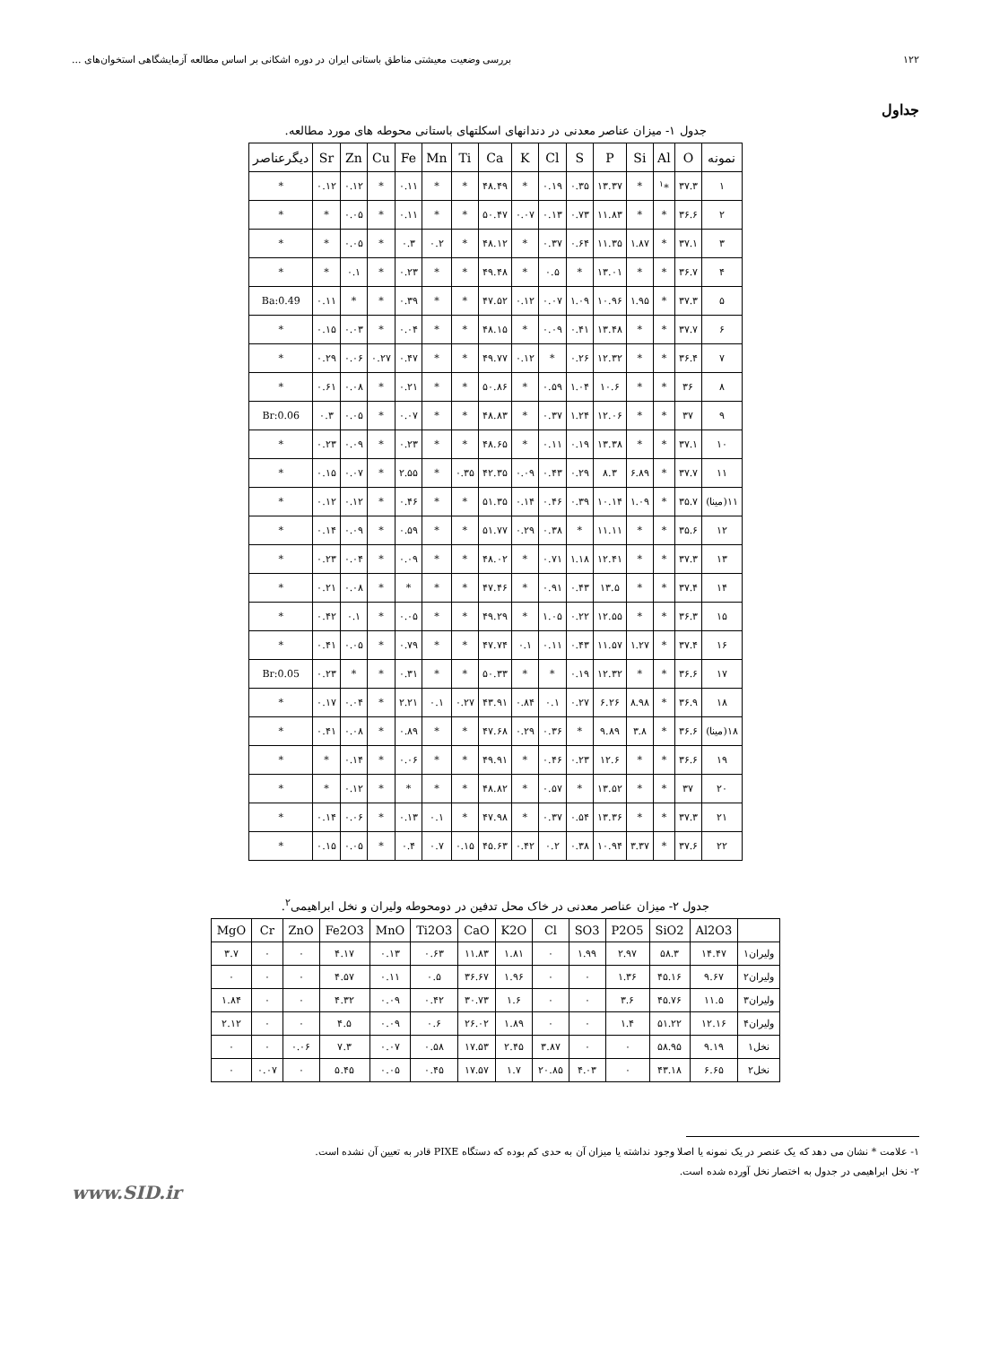۱۲۲ بررسی وضعیت معیشتی مناطق باستانی ایران در دوره اشکانی بر اساس مطالعه آزمایشگاهی استخوان‌های ...
جداول
جدول ۱- میزان عناصر معدنی در دندانهای اسکلتهای باستانی محوطه های مورد مطالعه.
| نمونه | O | Al | Si | P | S | Cl | K | Ca | Ti | Mn | Fe | Cu | Zn | Sr | دیگرعناصر |
| --- | --- | --- | --- | --- | --- | --- | --- | --- | --- | --- | --- | --- | --- | --- | --- |
| ۱ | ۳۷.۳ | *<sup>۱</sup> | * | ۱۳.۳۷ | ۰.۳۵ | ۰.۱۹ | * | ۴۸.۴۹ | * | * | ۰.۱۱ | * | ۰.۱۲ | ۰.۱۲ | * |
| ۲ | ۳۶.۶ | * | * | ۱۱.۸۳ | ۰.۷۳ | ۰.۱۳ | ۰.۰۷ | ۵۰.۴۷ | * | * | ۰.۱۱ | * | ۰.۰۵ | * | * |
| ۳ | ۳۷.۱ | * | ۱.۸۷ | ۱۱.۳۵ | ۰.۶۴ | ۰.۳۷ | * | ۴۸.۱۲ | * | ۰.۲ | ۰.۳ | * | ۰.۰۵ | * | * |
| ۴ | ۳۶.۷ | * | * | ۱۳.۰۱ | * | ۰.۵ | * | ۴۹.۴۸ | * | * | ۰.۲۳ | * | ۰.۱ | * | * |
| ۵ | ۳۷.۳ | * | ۱.۹۵ | ۱۰.۹۶ | ۱.۰۹ | ۰.۰۷ | ۰.۱۲ | ۴۷.۵۲ | * | * | ۰.۳۹ | * | * | ۰.۱۱ | Ba:0.49 |
| ۶ | ۳۷.۷ | * | * | ۱۳.۴۸ | ۰.۴۱ | ۰.۰۹ | * | ۴۸.۱۵ | * | * | ۰.۰۴ | * | ۰.۰۳ | ۰.۱۵ | * |
| ۷ | ۳۶.۴ | * | * | ۱۲.۳۲ | ۰.۲۶ | * | ۰.۱۲ | ۴۹.۷۷ | * | * | ۰.۴۷ | ۰.۲۷ | ۰.۰۶ | ۰.۲۹ | * |
| ۸ | ۳۶ | * | * | ۱۰.۶ | ۱.۰۴ | ۰.۵۹ | * | ۵۰.۸۶ | * | * | ۰.۲۱ | * | ۰.۰۸ | ۰.۶۱ | * |
| ۹ | ۳۷ | * | * | ۱۲.۰۶ | ۱.۲۴ | ۰.۳۷ | * | ۴۸.۸۳ | * | * | ۰.۰۷ | * | ۰.۰۵ | ۰.۳ | Br:0.06 |
| ۱۰ | ۳۷.۱ | * | * | ۱۳.۳۸ | ۰.۱۹ | ۰.۱۱ | * | ۴۸.۶۵ | * | * | ۰.۲۳ | * | ۰.۰۹ | ۰.۲۳ | * |
| ۱۱ | ۳۷.۷ | * | ۶.۸۹ | ۸.۳ | ۰.۲۹ | ۰.۴۳ | ۰.۰۹ | ۴۲.۳۵ | ۰.۳۵ | * | ۲.۵۵ | * | ۰.۰۷ | ۰.۱۵ | * |
| ۱۱(مینا) | ۳۵.۷ | * | ۱.۰۹ | ۱۰.۱۴ | ۰.۳۹ | ۰.۴۶ | ۰.۱۴ | ۵۱.۳۵ | * | * | ۰.۴۶ | * | ۰.۱۲ | ۰.۱۲ | * |
| ۱۲ | ۳۵.۶ | * | * | ۱۱.۱۱ | * | ۰.۳۸ | ۰.۲۹ | ۵۱.۷۷ | * | * | ۰.۵۹ | * | ۰.۰۹ | ۰.۱۴ | * |
| ۱۳ | ۳۷.۳ | * | * | ۱۲.۴۱ | ۱.۱۸ | ۰.۷۱ | * | ۴۸.۰۲ | * | * | ۰.۰۹ | * | ۰.۰۴ | ۰.۲۳ | * |
| ۱۴ | ۳۷.۴ | * | * | ۱۳.۵ | ۰.۴۳ | ۰.۹۱ | * | ۴۷.۴۶ | * | * | * | * | ۰.۰۸ | ۰.۲۱ | * |
| ۱۵ | ۳۶.۳ | * | * | ۱۲.۵۵ | ۰.۲۲ | ۱.۰۵ | * | ۴۹.۲۹ | * | * | ۰.۰۵ | * | ۰.۱ | ۰.۴۲ | * |
| ۱۶ | ۳۷.۴ | * | ۱.۲۷ | ۱۱.۵۷ | ۰.۴۳ | ۰.۱۱ | ۰.۱ | ۴۷.۷۴ | * | * | ۰.۷۹ | * | ۰.۰۵ | ۰.۴۱ | * |
| ۱۷ | ۳۶.۶ | * | * | ۱۲.۳۲ | ۰.۱۹ | * | * | ۵۰.۳۳ | * | * | ۰.۳۱ | * | * | ۰.۲۳ | Br:0.05 |
| ۱۸ | ۳۶.۹ | * | ۸.۹۸ | ۶.۲۶ | ۰.۲۷ | ۰.۱ | ۰.۸۴ | ۴۳.۹۱ | ۰.۲۷ | ۰.۱ | ۲.۲۱ | * | ۰.۰۴ | ۰.۱۷ | * |
| ۱۸(مینا) | ۳۶.۶ | * | ۳.۸ | ۹.۸۹ | * | ۰.۳۶ | ۰.۲۹ | ۴۷.۶۸ | * | * | ۰.۸۹ | * | ۰.۰۸ | ۰.۴۱ | * |
| ۱۹ | ۳۶.۶ | * | * | ۱۲.۶ | ۰.۲۳ | ۰.۴۶ | * | ۴۹.۹۱ | * | * | ۰.۰۶ | * | ۰.۱۴ | * | * |
| ۲۰ | ۳۷ | * | * | ۱۳.۵۲ | * | ۰.۵۷ | * | ۴۸.۸۲ | * | * | * | * | ۰.۱۲ | * | * |
| ۲۱ | ۳۷.۳ | * | * | ۱۳.۳۶ | ۰.۵۴ | ۰.۳۷ | * | ۴۷.۹۸ | * | ۰.۱ | ۰.۱۳ | * | ۰.۰۶ | ۰.۱۴ | * |
| ۲۲ | ۳۷.۶ | * | ۳.۳۷ | ۱۰.۹۴ | ۰.۳۸ | ۰.۲ | ۰.۴۲ | ۴۵.۶۳ | ۰.۱۵ | ۰.۷ | ۰.۴ | * | ۰.۰۵ | ۰.۱۵ | * |
جدول ۲- میزان عناصر معدنی در خاک محل تدفین در دومحوطه ولیران و نخل ابراهیمی<sup>۲</sup>.
| | Al2O3 | SiO2 | P2O5 | SO3 | Cl | K2O | CaO | Ti2O3 | MnO | Fe2O3 | ZnO | Cr | MgO |
| --- | --- | --- | --- | --- | --- | --- | --- | --- | --- | --- | --- | --- | --- |
| ولیران۱ | ۱۴.۴۷ | ۵۸.۳ | ۲.۹۷ | ۱.۹۹ | ۰ | ۱.۸۱ | ۱۱.۸۳ | ۰.۶۳ | ۰.۱۳ | ۴.۱۷ | ۰ | ۰ | ۳.۷ |
| ولیران۲ | ۹.۶۷ | ۴۵.۱۶ | ۱.۳۶ | ۰ | ۰ | ۱.۹۶ | ۳۶.۶۷ | ۰.۵ | ۰.۱۱ | ۴.۵۷ | ۰ | ۰ | ۰ |
| ولیران۳ | ۱۱.۵ | ۴۵.۷۶ | ۳.۶ | ۰ | ۰ | ۱.۶ | ۳۰.۷۳ | ۰.۴۲ | ۰.۰۹ | ۴.۳۲ | ۰ | ۰ | ۱.۸۴ |
| ولیران۴ | ۱۲.۱۶ | ۵۱.۲۲ | ۱.۴ | ۰ | ۰ | ۱.۸۹ | ۲۶.۰۲ | ۰.۶ | ۰.۰۹ | ۴.۵ | ۰ | ۰ | ۲.۱۲ |
| نخل۱ | ۹.۱۹ | ۵۸.۹۵ | ۰ | ۰ | ۳.۸۷ | ۲.۴۵ | ۱۷.۵۳ | ۰.۵۸ | ۰.۰۷ | ۷.۳ | ۰.۰۶ | ۰ | ۰ |
| نخل۲ | ۶.۶۵ | ۴۳.۱۸ | ۰ | ۴.۰۳ | ۲۰.۸۵ | ۱.۷ | ۱۷.۵۷ | ۰.۴۵ | ۰.۰۵ | ۵.۴۵ | ۰ | ۰.۰۷ | ۰ |
۱- علامت * نشان می دهد که یک عنصر در یک نمونه یا اصلا وجود نداشته یا میزان آن به حدی کم بوده که دستگاه PIXE قادر به تعیین آن نشده است.
۲- نخل ابراهیمی در جدول به اختصار نخل آورده شده است.
www.SID.ir